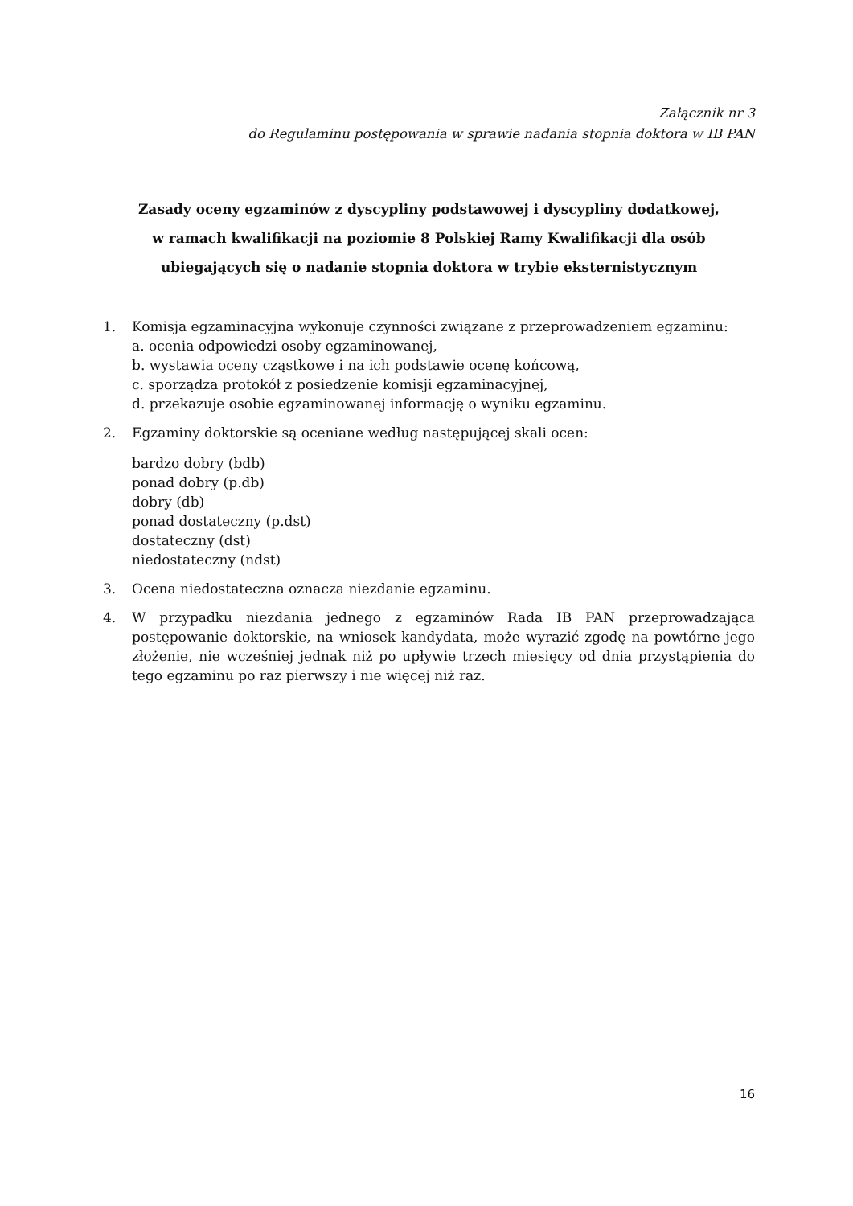Załącznik nr 3
do Regulaminu postępowania w sprawie nadania stopnia doktora w IB PAN
Zasady oceny egzaminów z dyscypliny podstawowej i dyscypliny dodatkowej,
w ramach kwalifikacji na poziomie 8 Polskiej Ramy Kwalifikacji dla osób
ubiegających się o nadanie stopnia doktora w trybie eksternistycznym
1. Komisja egzaminacyjna wykonuje czynności związane z przeprowadzeniem egzaminu:
a. ocenia odpowiedzi osoby egzaminowanej,
b. wystawia oceny cząstkowe i na ich podstawie ocenę końcową,
c. sporządza protokół z posiedzenie komisji egzaminacyjnej,
d. przekazuje osobie egzaminowanej informację o wyniku egzaminu.
2. Egzaminy doktorskie są oceniane według następującej skali ocen:
bardzo dobry (bdb)
ponad dobry (p.db)
dobry (db)
ponad dostateczny (p.dst)
dostateczny (dst)
niedostateczny (ndst)
3. Ocena niedostateczna oznacza niezdanie egzaminu.
4. W przypadku niezdania jednego z egzaminów Rada IB PAN przeprowadzająca postępowanie doktorskie, na wniosek kandydata, może wyrazić zgodę na powtórne jego złożenie, nie wcześniej jednak niż po upływie trzech miesięcy od dnia przystąpienia do tego egzaminu po raz pierwszy i nie więcej niż raz.
16